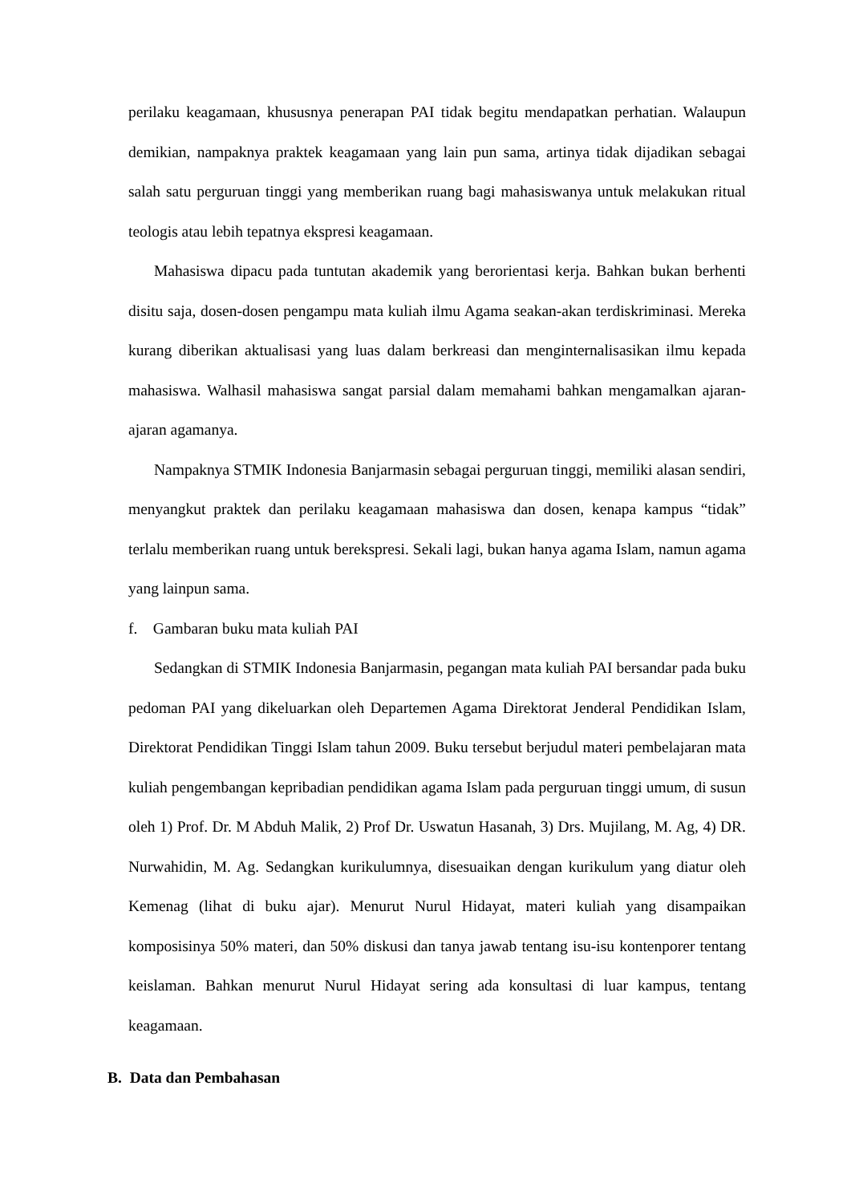perilaku keagamaan, khususnya penerapan PAI tidak begitu mendapatkan perhatian. Walaupun demikian, nampaknya praktek keagamaan yang lain pun sama, artinya tidak dijadikan sebagai salah satu perguruan tinggi yang memberikan ruang bagi mahasiswanya untuk melakukan ritual teologis atau lebih tepatnya ekspresi keagamaan.
Mahasiswa dipacu pada tuntutan akademik yang berorientasi kerja. Bahkan bukan berhenti disitu saja, dosen-dosen pengampu mata kuliah ilmu Agama seakan-akan terdiskriminasi. Mereka kurang diberikan aktualisasi yang luas dalam berkreasi dan menginternalisasikan ilmu kepada mahasiswa. Walhasil mahasiswa sangat parsial dalam memahami bahkan mengamalkan ajaran-ajaran agamanya.
Nampaknya STMIK Indonesia Banjarmasin sebagai perguruan tinggi, memiliki alasan sendiri, menyangkut praktek dan perilaku keagamaan mahasiswa dan dosen, kenapa kampus “tidak” terlalu memberikan ruang untuk berekspresi. Sekali lagi, bukan hanya agama Islam, namun agama yang lainpun sama.
f. Gambaran buku mata kuliah PAI
Sedangkan di STMIK Indonesia Banjarmasin, pegangan mata kuliah PAI bersandar pada buku pedoman PAI yang dikeluarkan oleh Departemen Agama Direktorat Jenderal Pendidikan Islam, Direktorat Pendidikan Tinggi Islam tahun 2009. Buku tersebut berjudul materi pembelajaran mata kuliah pengembangan kepribadian pendidikan agama Islam pada perguruan tinggi umum, di susun oleh 1) Prof. Dr. M Abduh Malik, 2) Prof Dr. Uswatun Hasanah, 3) Drs. Mujilang, M. Ag, 4) DR. Nurwahidin, M. Ag. Sedangkan kurikulumnya, disesuaikan dengan kurikulum yang diatur oleh Kemenag (lihat di buku ajar). Menurut Nurul Hidayat, materi kuliah yang disampaikan komposisinya 50% materi, dan 50% diskusi dan tanya jawab tentang isu-isu kontenporer tentang keislaman. Bahkan menurut Nurul Hidayat sering ada konsultasi di luar kampus, tentang keagamaan.
B. Data dan Pembahasan